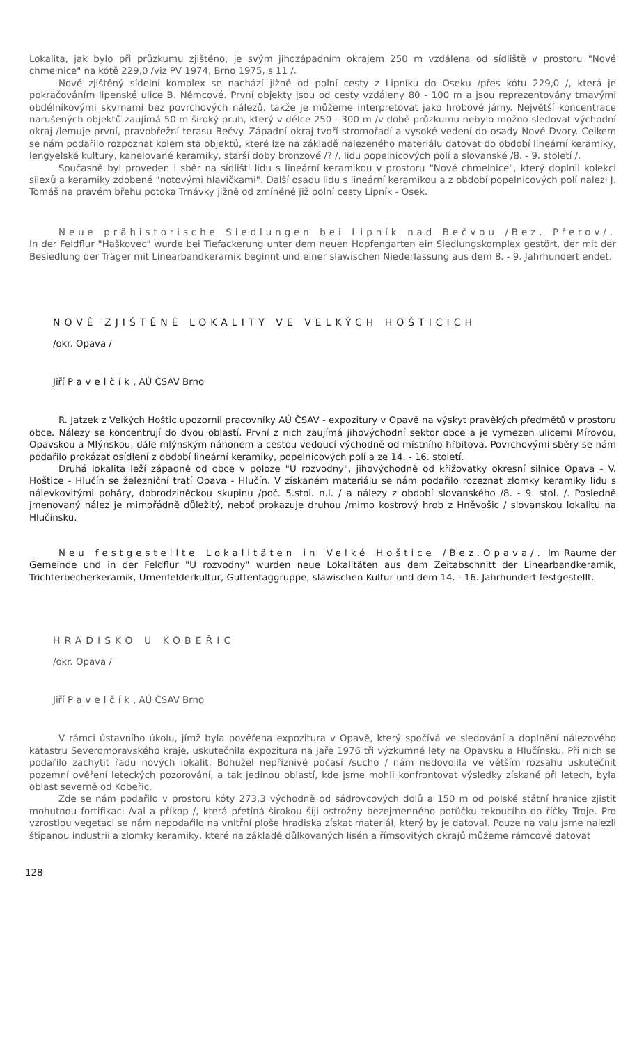Lokalita, jak bylo při průzkumu zjištěno, je svým jihozápadním okrajem 250 m vzdálena od sídliště v prostoru "Nové chmelnice" na kótě 229,0 /viz PV 1974, Brno 1975, s 11 /.
Nově zjištěný sídelní komplex se nachází jižně od polní cesty z Lipníku do Oseku /přes kótu 229,0 /, která je pokračováním lipenské ulice B. Němcové. První objekty jsou od cesty vzdáleny 80 - 100 m a jsou reprezentovány tmavými obdélníkovými skvrnami bez povrchových nálezů, takže je můžeme interpretovat jako hrobové jámy. Největší koncentrace narušených objektů zaujímá 50 m široký pruh, který v délce 250 - 300 m /v době průzkumu nebylo možno sledovat východní okraj /lemuje první, pravobřežní terasu Bečvy. Západní okraj tvoří stromořadí a vysoké vedení do osady Nové Dvory. Celkem se nám podařilo rozpoznat kolem sta objektů, které lze na základě nalezeného materiálu datovat do období lineární keramiky, lengyelské kultury, kanelované keramiky, starší doby bronzové /? /, lidu popelnicových polí a slovanské /8. - 9. století /.
Současně byl proveden i sběr na sídlišti lidu s lineární keramikou v prostoru "Nové chmelnice", který doplnil kolekci silexů a keramiky zdobené "notovými hlavičkami". Další osadu lidu s lineární keramikou a z období popelnicových polí nalezl J. Tomáš na pravém břehu potoka Trnávky jižně od zmíněné již polní cesty Lipník - Osek.
Neue prähistorische Siedlungen bei Lipník nad Bečvou /Bez. Přerov/. In der Feldflur "Haškovec" wurde bei Tiefackerung unter dem neuen Hopfengarten ein Siedlungskomplex gestört, der mit der Besiedlung der Träger mit Linearbandkeramik beginnt und einer slawischen Niederlassung aus dem 8. - 9. Jahrhundert endet.
NOVĚ ZJIŠTĚNÉ LOKALITY VE VELKÝCH HOŠTICÍCH
/okr. Opava /
Jiří Pavelčík, AÚ ČSAV Brno
R. Jatzek z Velkých Hoštic upozornil pracovníky AÚ ČSAV - expozitury v Opavě na výskyt pravěkých předmětů v prostoru obce. Nálezy se koncentrují do dvou oblastí. První z nich zaujímá jihovýchodní sektor obce a je vymezen ulicemi Mírovou, Opavskou a Mlýnskou, dále mlýnským náhonem a cestou vedoucí východně od místního hřbitova. Povrchovými sběry se nám podařilo prokázat osídlení z období lineární keramiky, popelnicových polí a ze 14. - 16. století.
Druhá lokalita leží západně od obce v poloze "U rozvodny", jihovýchodně od křižovatky okresní silnice Opava - V. Hoštice - Hlučín se železniční tratí Opava - Hlučín. V získaném materiálu se nám podařilo rozeznat zlomky keramiky lidu s nálevkovitými poháry, dobrodziněckou skupinu /poč. 5.stol. n.l. / a nálezy z období slovanského /8. - 9. stol. /. Posledně jmenovaný nález je mimořádně důležitý, neboť prokazuje druhou /mimo kostrový hrob z Hněvošic / slovanskou lokalitu na Hlučínsku.
Neu festgestellte Lokalitäten in Velké Hoštice /Bez.Opava/. Im Raume der Gemeinde und in der Feldflur "U rozvodny" wurden neue Lokalitäten aus dem Zeitabschnitt der Linearbandkeramik, Trichterbecherkeramik, Urnenfelderkultur, Guttentaggruppe, slawischen Kultur und dem 14. - 16. Jahrhundert festgestellt.
HRADISKO U KOBEŘIC
/okr. Opava /
Jiří Pavelčík, AÚ ČSAV Brno
V rámci ústavního úkolu, jímž byla pověřena expozitura v Opavě, který spočívá ve sledování a doplnění nálezového katastru Severomoravského kraje, uskutečnila expozitura na jaře 1976 tři výzkumné lety na Opavsku a Hlučínsku. Při nich se podařilo zachytit řadu nových lokalit. Bohužel nepříznivé počasí /sucho / nám nedovolila ve větším rozsahu uskutečnit pozemní ověření leteckých pozorování, a tak jedinou oblastí, kde jsme mohli konfrontovat výsledky získané při letech, byla oblast severně od Kobeřic.
Zde se nám podařilo v prostoru kóty 273,3 východně od sádrovcových dolů a 150 m od polské státní hranice zjistit mohutnou fortifikaci /val a příkop /, která přetíná širokou šíji ostrožny bezejmenného potůčku tekoucího do říčky Troje. Pro vzrostlou vegetaci se nám nepodařilo na vnitřní ploše hradiska získat materiál, který by je datoval. Pouze na valu jsme nalezli štípanou industrii a zlomky keramiky, které na základě důlkovaných lisén a římsovitých okrajů můžeme rámcově datovat
128